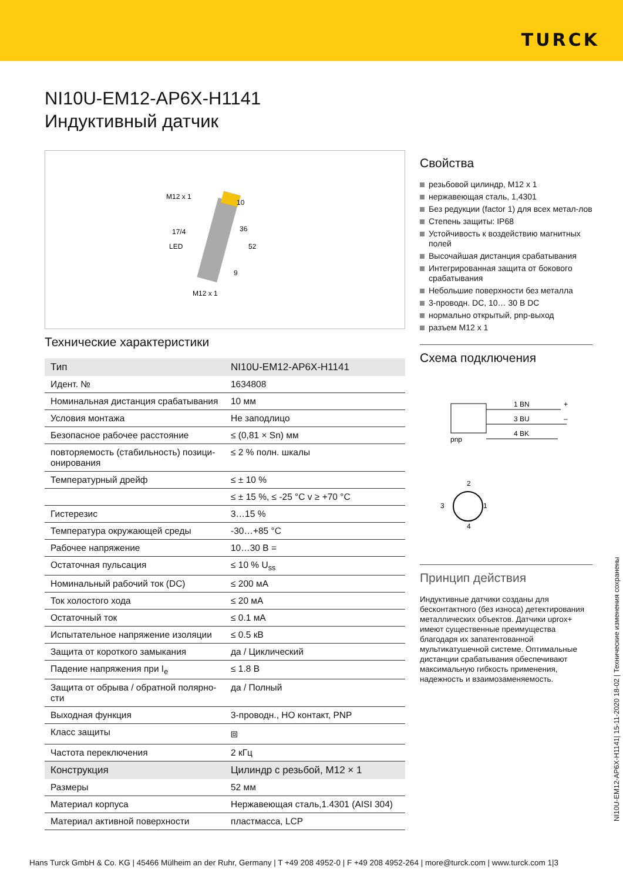TURCK
NI10U-EM12-AP6X-H1141
Индуктивный датчик
M12 x 1
17/4
LED
10
36
52
9
M12 x 1
Технические характеристики
| Тип | NI10U-EM12-AP6X-H1141 |
| Идент. № | 1634808 |
| Номинальная дистанция срабатывания | 10 мм |
| Условия монтажа | Не заподлицо |
| Безопасное рабочее расстояние | ≤ (0,81 × Sn) мм |
| повторяемость (стабильность) позици-онирования | ≤ 2 % полн. шкалы |
| Температурный дрейф | ≤ ± 10 % |
| | ≤ ± 15 %, ≤ -25 °C v ≥ +70 °C |
| Гистерезис | 3…15 % |
| Температура окружающей среды | -30…+85 °C |
| Рабочее напряжение | 10…30 В = |
| Остаточная пульсация | ≤ 10 % U<sub>ss</sub> |
| Номинальный рабочий ток (DC) | ≤ 200 мА |
| Ток холостого хода | ≤ 20 мА |
| Остаточный ток | ≤ 0.1 мА |
| Испытательное напряжение изоляции | ≤ 0.5 кВ |
| Защита от короткого замыкания | да / Циклический |
| Падение напряжения при I<sub>e</sub> | ≤ 1.8 В |
| Защита от обрыва / обратной полярно-сти | да / Полный |
| Выходная функция | 3-проводн., НО контакт, PNP |
| Класс защиты | ⧈ |
| Частота переключения | 2 кГц |
| Конструкция | Цилиндр с резьбой, M12 × 1 |
| Размеры | 52 мм |
| Материал корпуса | Нержавеющая сталь,1.4301 (AISI 304) |
| Материал активной поверхности | пластмасса, LCP |
Свойства
резьбовой цилиндр, M12 x 1
нержавеющая сталь, 1,4301
Без редукции (factor 1) для всех метал-лов
Степень защиты: IP68
Устойчивость к воздействию магнитных полей
Высочайшая дистанция срабатывания
Интегрированная защита от бокового срабатывания
Небольшие поверхности без металла
3-проводн. DC, 10… 30 В DC
нормально открытый, pnp-выход
разъем M12 x 1
Схема подключения
pnp
1 BN
+
3 BU
–
4 BK
2
3
1
4
Принцип действия
Индуктивные датчики созданы для бесконтактного (без износа) детектирования металлических объектов. Датчики uprox+ имеют существенные преимущества благодаря их запатентованной мультикатушечной системе. Оптимальные дистанции срабатывания обеспечивают максимальную гибкость применения, надежность и взаимозаменяемость.
NI10U-EM12-AP6X-H1141| 15-11-2020 18-02 | Технические изменения сохранены
Hans Turck GmbH & Co. KG | 45466 Mülheim an der Ruhr, Germany | T +49 208 4952-0 | F +49 208 4952-264 | more@turck.com | www.turck.com 1|3